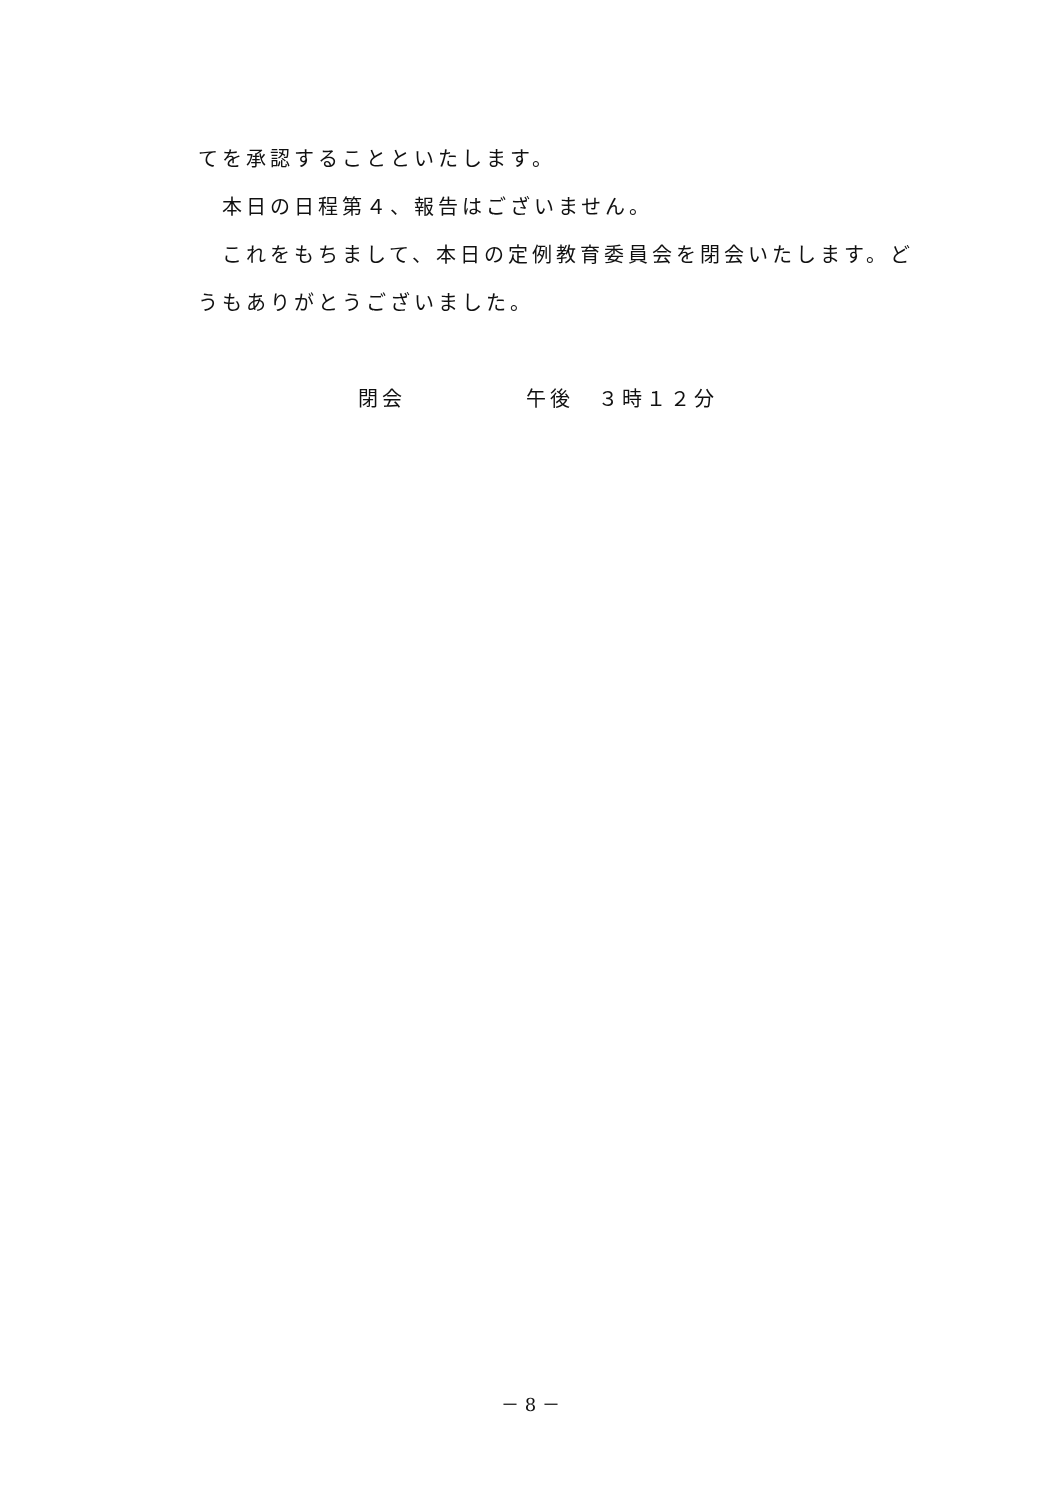てを承認することといたします。
　本日の日程第４、報告はございません。
　これをもちまして、本日の定例教育委員会を閉会いたします。どうもありがとうございました。
閉会　　　　　午後　３時１２分
－ 8 －